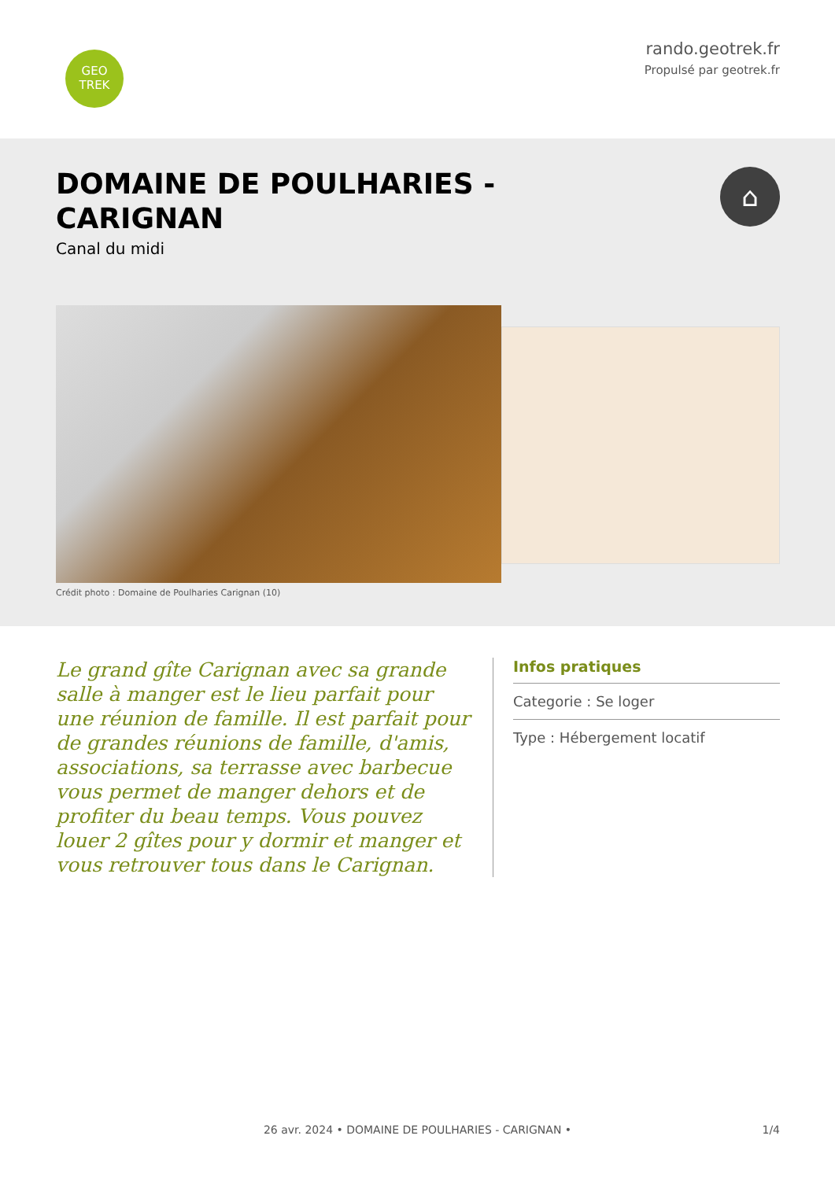GEO
TREK
rando.geotrek.fr
Propulsé par geotrek.fr
DOMAINE DE POULHARIES -
CARIGNAN
Canal du midi
⌂
Crédit photo : Domaine de Poulharies Carignan (10)
Le grand gîte Carignan avec sa grande salle à manger est le lieu parfait pour une réunion de famille. Il est parfait pour de grandes réunions de famille, d'amis, associations, sa terrasse avec barbecue vous permet de manger dehors et de profiter du beau temps. Vous pouvez louer 2 gîtes pour y dormir et manger et vous retrouver tous dans le Carignan.
Infos pratiques
Categorie : Se loger
Type : Hébergement locatif
26 avr. 2024 • DOMAINE DE POULHARIES - CARIGNAN • 1/4